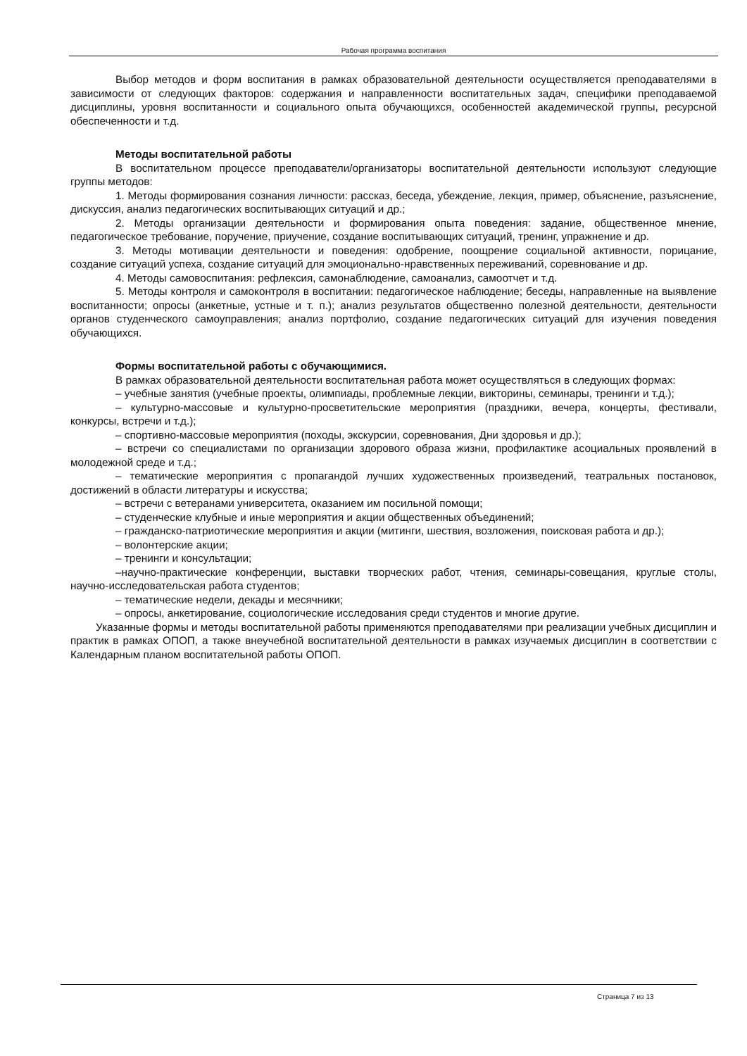Рабочая программа воспитания
Выбор методов и форм воспитания в рамках образовательной деятельности осуществляется преподавателями в зависимости от следующих факторов: содержания и направленности воспитательных задач, специфики преподаваемой дисциплины, уровня воспитанности и социального опыта обучающихся, особенностей академической группы, ресурсной обеспеченности и т.д.
Методы воспитательной работы
В воспитательном процессе преподаватели/организаторы воспитательной деятельности используют следующие группы методов:
1. Методы формирования сознания личности: рассказ, беседа, убеждение, лекция, пример, объяснение, разъяснение, дискуссия, анализ педагогических воспитывающих ситуаций и др.;
2. Методы организации деятельности и формирования опыта поведения: задание, общественное мнение, педагогическое требование, поручение, приучение, создание воспитывающих ситуаций, тренинг, упражнение и др.
3. Методы мотивации деятельности и поведения: одобрение, поощрение социальной активности, порицание, создание ситуаций успеха, создание ситуаций для эмоционально-нравственных переживаний, соревнование и др.
4. Методы самовоспитания: рефлексия, самонаблюдение, самоанализ, самоотчет и т.д.
5. Методы контроля и самоконтроля в воспитании: педагогическое наблюдение; беседы, направленные на выявление воспитанности; опросы (анкетные, устные и т. п.); анализ результатов общественно полезной деятельности, деятельности органов студенческого самоуправления; анализ портфолио, создание педагогических ситуаций для изучения поведения обучающихся.
Формы воспитательной работы с обучающимися.
В рамках образовательной деятельности воспитательная работа может осуществляться в следующих формах:
– учебные занятия (учебные проекты, олимпиады, проблемные лекции, викторины, семинары, тренинги и т.д.);
– культурно-массовые и культурно-просветительские мероприятия (праздники, вечера, концерты, фестивали, конкурсы, встречи и т.д.);
– спортивно-массовые мероприятия (походы, экскурсии, соревнования, Дни здоровья и др.);
– встречи со специалистами по организации здорового образа жизни, профилактике асоциальных проявлений в молодежной среде и т.д.;
– тематические мероприятия с пропагандой лучших художественных произведений, театральных постановок, достижений в области литературы и искусства;
– встречи с ветеранами университета, оказанием им посильной помощи;
– студенческие клубные и иные мероприятия и акции общественных объединений;
– гражданско-патриотические мероприятия и акции (митинги, шествия, возложения, поисковая работа и др.);
– волонтерские акции;
– тренинги и консультации;
–научно-практические конференции, выставки творческих работ, чтения, семинары-совещания, круглые столы, научно-исследовательская работа студентов;
– тематические недели, декады и месячники;
– опросы, анкетирование, социологические исследования среди студентов и многие другие.
Указанные формы и методы воспитательной работы применяются преподавателями при реализации учебных дисциплин и практик в рамках ОПОП, а также внеучебной воспитательной деятельности в рамках изучаемых дисциплин в соответствии с Календарным планом воспитательной работы ОПОП.
Страница 7 из 13